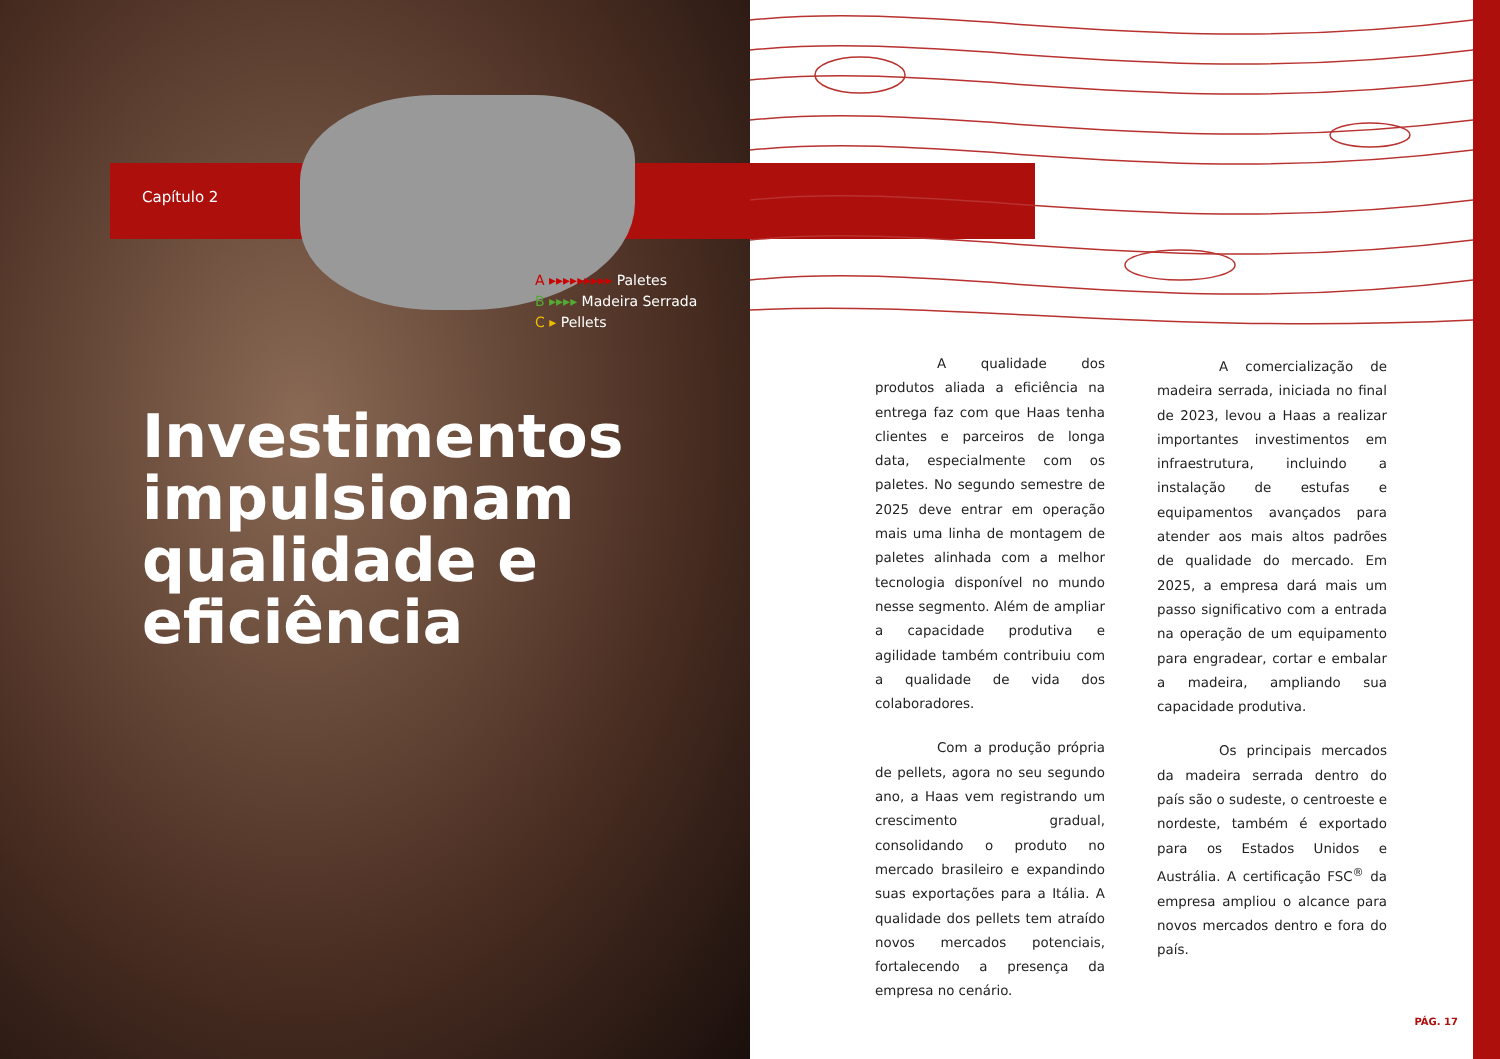Capítulo 2
A ▸▸▸▸▸▸▸▸▸ Paletes
B ▸▸▸▸ Madeira Serrada
C ▸ Pellets
Investimentos
impulsionam
qualidade e
eficiência
A qualidade dos produtos aliada a eficiência na entrega faz com que Haas tenha clientes e parceiros de longa data, especialmente com os paletes. No segundo semestre de 2025 deve entrar em operação mais uma linha de montagem de paletes alinhada com a melhor tecnologia disponível no mundo nesse segmento. Além de ampliar a capacidade produtiva e agilidade também contribuiu com a qualidade de vida dos colaboradores.
Com a produção própria de pellets, agora no seu segundo ano, a Haas vem registrando um crescimento gradual, consolidando o produto no mercado brasileiro e expandindo suas exportações para a Itália. A qualidade dos pellets tem atraído novos mercados potenciais, fortalecendo a presença da empresa no cenário.
A comercialização de madeira serrada, iniciada no final de 2023, levou a Haas a realizar importantes investimentos em infraestrutura, incluindo a instalação de estufas e equipamentos avançados para atender aos mais altos padrões de qualidade do mercado. Em 2025, a empresa dará mais um passo significativo com a entrada na operação de um equipamento para engradear, cortar e embalar a madeira, ampliando sua capacidade produtiva.
Os principais mercados da madeira serrada dentro do país são o sudeste, o centroeste e nordeste, também é exportado para os Estados Unidos e Austrália. A certificação FSC<sup>®</sup> da empresa ampliou o alcance para novos mercados dentro e fora do país.
PÁG. 17